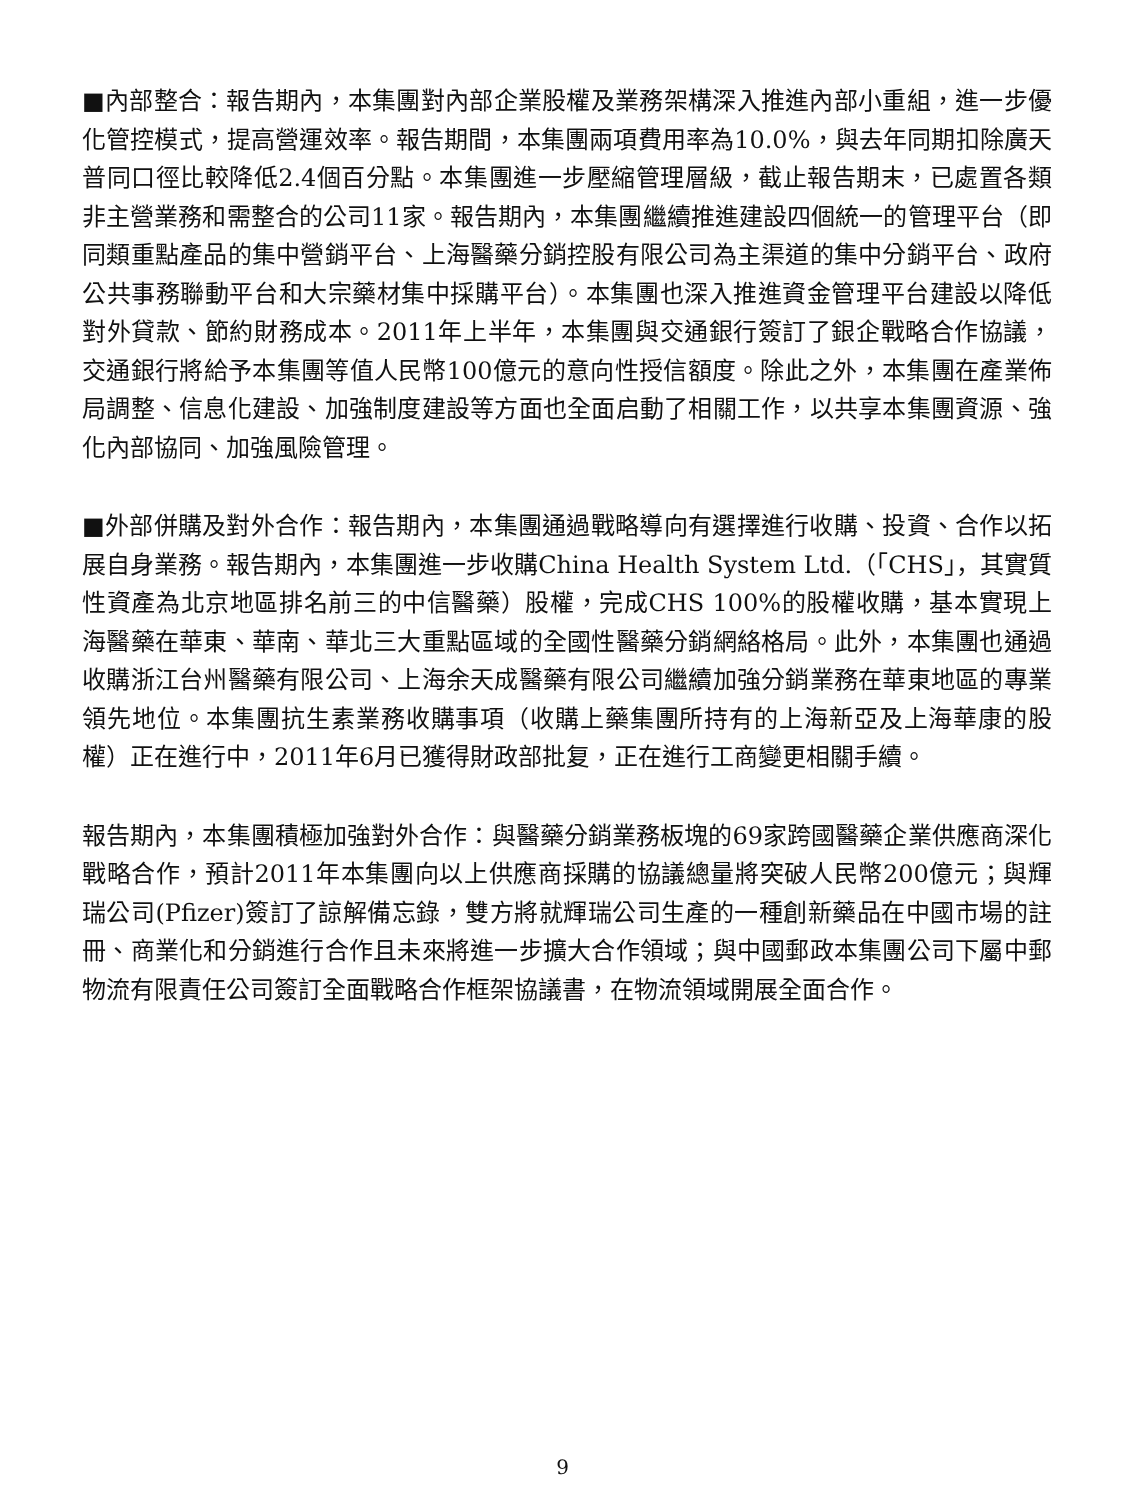■內部整合：報告期內，本集團對內部企業股權及業務架構深入推進內部小重組，進一步優化管控模式，提高營運效率。報告期間，本集團兩項費用率為10.0%，與去年同期扣除廣天普同口徑比較降低2.4個百分點。本集團進一步壓縮管理層級，截止報告期末，已處置各類非主營業務和需整合的公司11家。報告期內，本集團繼續推進建設四個統一的管理平台（即同類重點產品的集中營銷平台、上海醫藥分銷控股有限公司為主渠道的集中分銷平台、政府公共事務聯動平台和大宗藥材集中採購平台）。本集團也深入推進資金管理平台建設以降低對外貸款、節約財務成本。2011年上半年，本集團與交通銀行簽訂了銀企戰略合作協議，交通銀行將給予本集團等值人民幣100億元的意向性授信額度。除此之外，本集團在產業佈局調整、信息化建設、加強制度建設等方面也全面启動了相關工作，以共享本集團資源、強化內部協同、加強風險管理。
■外部併購及對外合作：報告期內，本集團通過戰略導向有選擇進行收購、投資、合作以拓展自身業務。報告期內，本集團進一步收購China Health System Ltd.（「CHS」，其實質性資產為北京地區排名前三的中信醫藥）股權，完成CHS 100%的股權收購，基本實現上海醫藥在華東、華南、華北三大重點區域的全國性醫藥分銷網絡格局。此外，本集團也通過收購浙江台州醫藥有限公司、上海余天成醫藥有限公司繼續加強分銷業務在華東地區的專業領先地位。本集團抗生素業務收購事項（收購上藥集團所持有的上海新亞及上海華康的股權）正在進行中，2011年6月已獲得財政部批复，正在進行工商變更相關手續。
報告期內，本集團積極加強對外合作：與醫藥分銷業務板塊的69家跨國醫藥企業供應商深化戰略合作，預計2011年本集團向以上供應商採購的協議總量將突破人民幣200億元；與輝瑞公司(Pfizer)簽訂了諒解備忘錄，雙方將就輝瑞公司生產的一種創新藥品在中國市場的註冊、商業化和分銷進行合作且未來將進一步擴大合作領域；與中國郵政本集團公司下屬中郵物流有限責任公司簽訂全面戰略合作框架協議書，在物流領域開展全面合作。
9